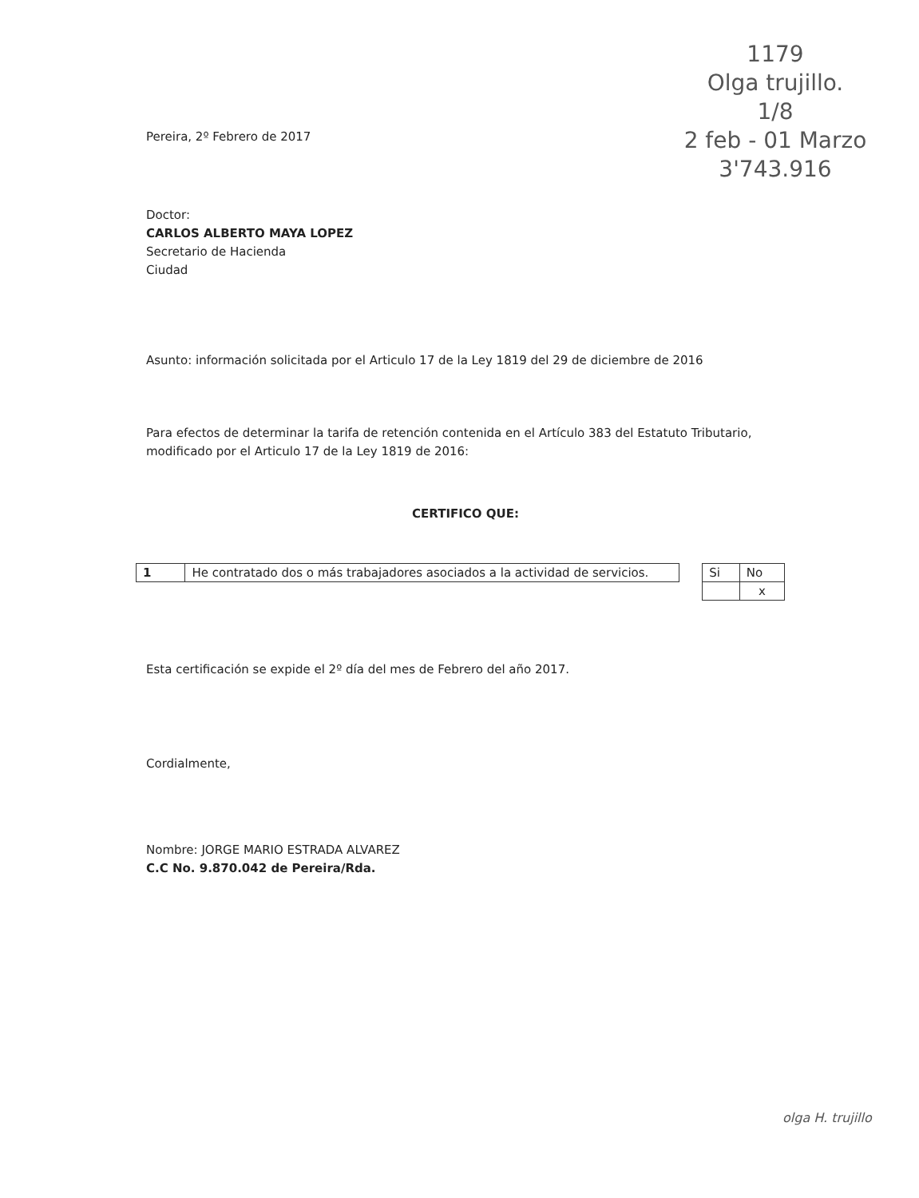1179
Olga trujillo.
1/8
2 feb - 01 Marzo
3'743.916
Pereira, 2º Febrero de 2017
Doctor:
CARLOS ALBERTO MAYA LOPEZ
Secretario de Hacienda
Ciudad
Asunto: información solicitada por el Articulo 17 de la Ley 1819 del 29 de diciembre de 2016
Para efectos de determinar la tarifa de retención contenida en el Artículo 383 del Estatuto Tributario, modificado por el Articulo 17 de la Ley 1819 de 2016:
CERTIFICO QUE:
| 1 | He contratado dos o más trabajadores asociados a la actividad de servicios. |
| Si | No |
| | x |
Esta certificación se expide el 2º día del mes de Febrero del año 2017.
Cordialmente,
Nombre: JORGE MARIO ESTRADA ALVAREZ
C.C No. 9.870.042 de Pereira/Rda.
olga H. trujillo